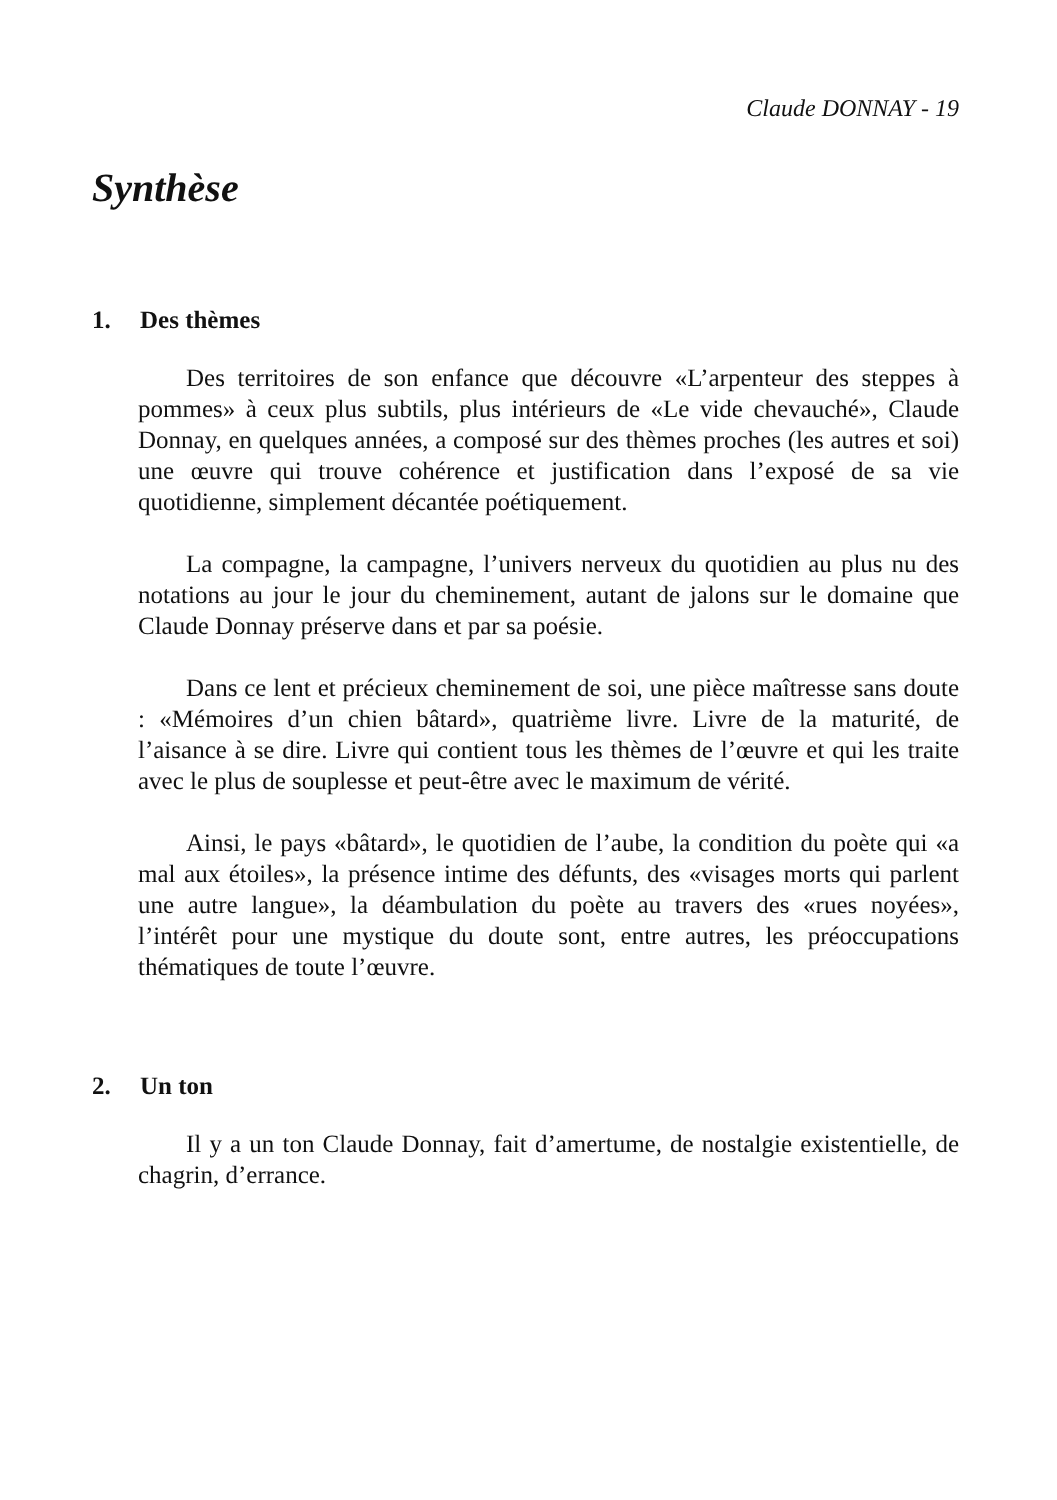Claude DONNAY - 19
Synthèse
1. Des thèmes
Des territoires de son enfance que découvre «L’arpenteur des steppes à pommes» à ceux plus subtils, plus intérieurs de «Le vide chevauché», Claude Donnay, en quelques années, a composé sur des thèmes proches (les autres et soi) une œuvre qui trouve cohérence et justification dans l’exposé de sa vie quotidienne, simplement décantée poétiquement.
La compagne, la campagne, l’univers nerveux du quotidien au plus nu des notations au jour le jour du cheminement, autant de jalons sur le domaine que Claude Donnay préserve dans et par sa poésie.
Dans ce lent et précieux cheminement de soi, une pièce maîtresse sans doute : «Mémoires d’un chien bâtard», quatrième livre. Livre de la maturité, de l’aisance à se dire. Livre qui contient tous les thèmes de l’œuvre et qui les traite avec le plus de souplesse et peut-être avec le maximum de vérité.
Ainsi, le pays «bâtard», le quotidien de l’aube, la condition du poète qui «a mal aux étoiles», la présence intime des défunts, des «visages morts qui parlent une autre langue», la déambulation du poète au travers des «rues noyées», l’intérêt pour une mystique du doute sont, entre autres, les préoccupations thématiques de toute l’œuvre.
2. Un ton
Il y a un ton Claude Donnay, fait d’amertume, de nostalgie existentielle, de chagrin, d’errance.